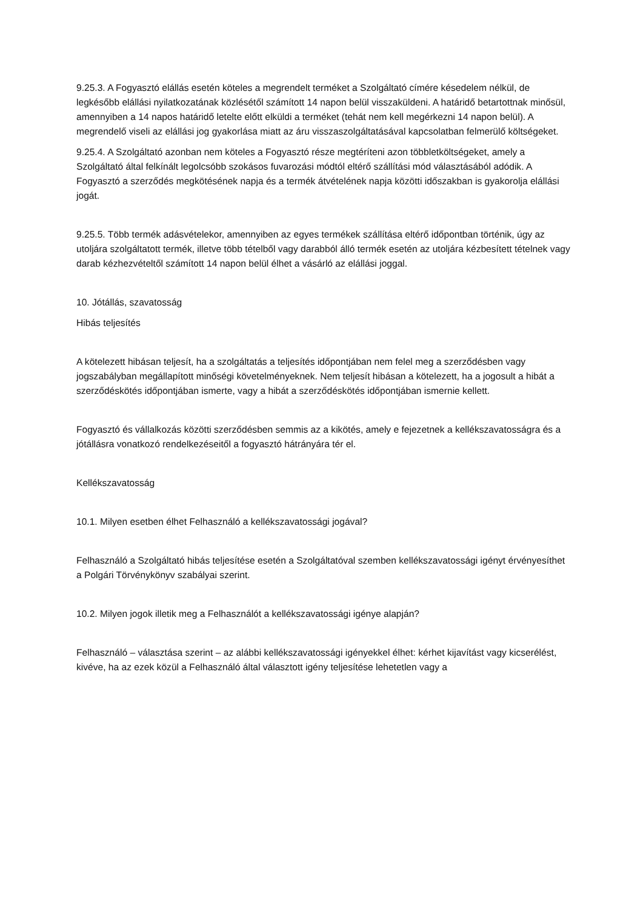9.25.3. A Fogyasztó elállás esetén köteles a megrendelt terméket a Szolgáltató címére késedelem nélkül, de legkésőbb elállási nyilatkozatának közlésétől számított 14 napon belül visszaküldeni. A határidő betartottnak minősül, amennyiben a 14 napos határidő letelte előtt elküldi a terméket (tehát nem kell megérkezni 14 napon belül). A megrendelő viseli az elállási jog gyakorlása miatt az áru visszaszolgáltatásával kapcsolatban felmerülő költségeket.
9.25.4. A Szolgáltató azonban nem köteles a Fogyasztó része megtéríteni azon többletköltségeket, amely a Szolgáltató által felkínált legolcsóbb szokásos fuvarozási módtól eltérő szállítási mód választásából adódik. A Fogyasztó a szerződés megkötésének napja és a termék átvételének napja közötti időszakban is gyakorolja elállási jogát.
9.25.5. Több termék adásvételekor, amennyiben az egyes termékek szállítása eltérő időpontban történik, úgy az utoljára szolgáltatott termék, illetve több tételből vagy darabból álló termék esetén az utoljára kézbesített tételnek vagy darab kézhezvételtől számított 14 napon belül élhet a vásárló az elállási joggal.
10. Jótállás, szavatosság
Hibás teljesítés
A kötelezett hibásan teljesít, ha a szolgáltatás a teljesítés időpontjában nem felel meg a szerződésben vagy jogszabályban megállapított minőségi követelményeknek. Nem teljesít hibásan a kötelezett, ha a jogosult a hibát a szerződéskötés időpontjában ismerte, vagy a hibát a szerződéskötés időpontjában ismernie kellett.
Fogyasztó és vállalkozás közötti szerződésben semmis az a kikötés, amely e fejezetnek a kellékszavatosságra és a jótállásra vonatkozó rendelkezéseitől a fogyasztó hátrányára tér el.
Kellékszavatosság
10.1. Milyen esetben élhet Felhasználó a kellékszavatossági jogával?
Felhasználó a Szolgáltató hibás teljesítése esetén a Szolgáltatóval szemben kellékszavatossági igényt érvényesíthet a Polgári Törvénykönyv szabályai szerint.
10.2. Milyen jogok illetik meg a Felhasználót a kellékszavatossági igénye alapján?
Felhasználó – választása szerint – az alábbi kellékszavatossági igényekkel élhet: kérhet kijavítást vagy kicserélést, kivéve, ha az ezek közül a Felhasználó által választott igény teljesítése lehetetlen vagy a